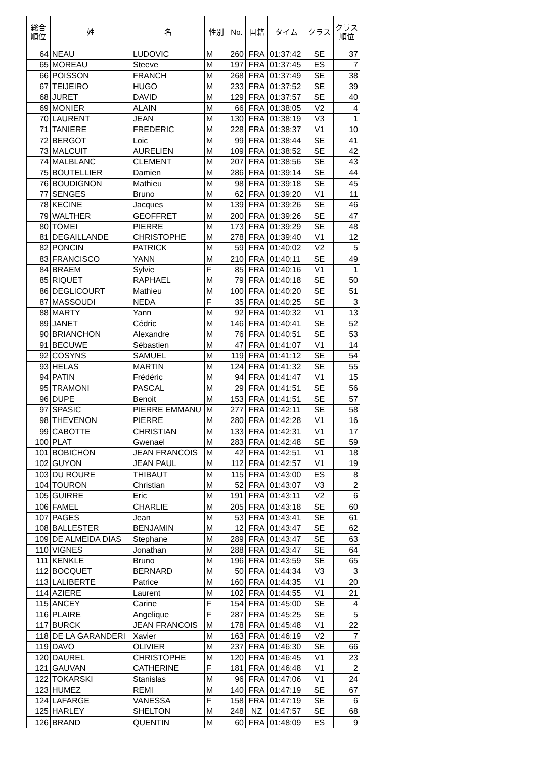| 総合 順位 | 姓 | 名 | 性別 | No. | 国籍 | タイム | クラス | クラス 順位 |
| --- | --- | --- | --- | --- | --- | --- | --- | --- |
| 64 | NEAU | LUDOVIC | M | 260 | FRA | 01:37:42 | SE | 37 |
| 65 | MOREAU | Steeve | M | 197 | FRA | 01:37:45 | ES | 7 |
| 66 | POISSON | FRANCH | M | 268 | FRA | 01:37:49 | SE | 38 |
| 67 | TEIJEIRO | HUGO | M | 233 | FRA | 01:37:52 | SE | 39 |
| 68 | JURET | DAVID | M | 129 | FRA | 01:37:57 | SE | 40 |
| 69 | MONIER | ALAIN | M | 66 | FRA | 01:38:05 | V2 | 4 |
| 70 | LAURENT | JEAN | M | 130 | FRA | 01:38:19 | V3 | 1 |
| 71 | TANIERE | FREDERIC | M | 228 | FRA | 01:38:37 | V1 | 10 |
| 72 | BERGOT | Loic | M | 99 | FRA | 01:38:44 | SE | 41 |
| 73 | MALCUIT | AURELIEN | M | 109 | FRA | 01:38:52 | SE | 42 |
| 74 | MALBLANC | CLEMENT | M | 207 | FRA | 01:38:56 | SE | 43 |
| 75 | BOUTELLIER | Damien | M | 286 | FRA | 01:39:14 | SE | 44 |
| 76 | BOUDIGNON | Mathieu | M | 98 | FRA | 01:39:18 | SE | 45 |
| 77 | SENGES | Bruno | M | 62 | FRA | 01:39:20 | V1 | 11 |
| 78 | KECINE | Jacques | M | 139 | FRA | 01:39:26 | SE | 46 |
| 79 | WALTHER | GEOFFRET | M | 200 | FRA | 01:39:26 | SE | 47 |
| 80 | TOMEI | PIERRE | M | 173 | FRA | 01:39:29 | SE | 48 |
| 81 | DEGAILLANDE | CHRISTOPHE | M | 278 | FRA | 01:39:40 | V1 | 12 |
| 82 | PONCIN | PATRICK | M | 59 | FRA | 01:40:02 | V2 | 5 |
| 83 | FRANCISCO | YANN | M | 210 | FRA | 01:40:11 | SE | 49 |
| 84 | BRAEM | Sylvie | F | 85 | FRA | 01:40:16 | V1 | 1 |
| 85 | RIQUET | RAPHAEL | M | 79 | FRA | 01:40:18 | SE | 50 |
| 86 | DEGLICOURT | Mathieu | M | 100 | FRA | 01:40:20 | SE | 51 |
| 87 | MASSOUDI | NEDA | F | 35 | FRA | 01:40:25 | SE | 3 |
| 88 | MARTY | Yann | M | 92 | FRA | 01:40:32 | V1 | 13 |
| 89 | JANET | Cédric | M | 146 | FRA | 01:40:41 | SE | 52 |
| 90 | BRIANCHON | Alexandre | M | 76 | FRA | 01:40:51 | SE | 53 |
| 91 | BECUWE | Sébastien | M | 47 | FRA | 01:41:07 | V1 | 14 |
| 92 | COSYNS | SAMUEL | M | 119 | FRA | 01:41:12 | SE | 54 |
| 93 | HELAS | MARTIN | M | 124 | FRA | 01:41:32 | SE | 55 |
| 94 | PATIN | Frédéric | M | 94 | FRA | 01:41:47 | V1 | 15 |
| 95 | TRAMONI | PASCAL | M | 29 | FRA | 01:41:51 | SE | 56 |
| 96 | DUPE | Benoit | M | 153 | FRA | 01:41:51 | SE | 57 |
| 97 | SPASIC | PIERRE EMMANU | M | 277 | FRA | 01:42:11 | SE | 58 |
| 98 | THEVENON | PIERRE | M | 280 | FRA | 01:42:28 | V1 | 16 |
| 99 | CABOTTE | CHRISTIAN | M | 133 | FRA | 01:42:31 | V1 | 17 |
| 100 | PLAT | Gwenael | M | 283 | FRA | 01:42:48 | SE | 59 |
| 101 | BOBICHON | JEAN FRANCOIS | M | 42 | FRA | 01:42:51 | V1 | 18 |
| 102 | GUYON | JEAN PAUL | M | 112 | FRA | 01:42:57 | V1 | 19 |
| 103 | DU ROURE | THIBAUT | M | 115 | FRA | 01:43:00 | ES | 8 |
| 104 | TOURON | Christian | M | 52 | FRA | 01:43:07 | V3 | 2 |
| 105 | GUIRRE | Eric | M | 191 | FRA | 01:43:11 | V2 | 6 |
| 106 | FAMEL | CHARLIE | M | 205 | FRA | 01:43:18 | SE | 60 |
| 107 | PAGES | Jean | M | 53 | FRA | 01:43:41 | SE | 61 |
| 108 | BALLESTER | BENJAMIN | M | 12 | FRA | 01:43:47 | SE | 62 |
| 109 | DE ALMEIDA DIAS | Stephane | M | 289 | FRA | 01:43:47 | SE | 63 |
| 110 | VIGNES | Jonathan | M | 288 | FRA | 01:43:47 | SE | 64 |
| 111 | KENKLE | Bruno | M | 196 | FRA | 01:43:59 | SE | 65 |
| 112 | BOCQUET | BERNARD | M | 50 | FRA | 01:44:34 | V3 | 3 |
| 113 | LALIBERTE | Patrice | M | 160 | FRA | 01:44:35 | V1 | 20 |
| 114 | AZIERE | Laurent | M | 102 | FRA | 01:44:55 | V1 | 21 |
| 115 | ANCEY | Carine | F | 154 | FRA | 01:45:00 | SE | 4 |
| 116 | PLAIRE | Angelique | F | 287 | FRA | 01:45:25 | SE | 5 |
| 117 | BURCK | JEAN FRANCOIS | M | 178 | FRA | 01:45:48 | V1 | 22 |
| 118 | DE LA GARANDERI | Xavier | M | 163 | FRA | 01:46:19 | V2 | 7 |
| 119 | DAVO | OLIVIER | M | 237 | FRA | 01:46:30 | SE | 66 |
| 120 | DAUREL | CHRISTOPHE | M | 120 | FRA | 01:46:45 | V1 | 23 |
| 121 | GAUVAN | CATHERINE | F | 181 | FRA | 01:46:48 | V1 | 2 |
| 122 | TOKARSKI | Stanislas | M | 96 | FRA | 01:47:06 | V1 | 24 |
| 123 | HUMEZ | REMI | M | 140 | FRA | 01:47:19 | SE | 67 |
| 124 | LAFARGE | VANESSA | F | 158 | FRA | 01:47:19 | SE | 6 |
| 125 | HARLEY | SHELTON | M | 248 | NZ | 01:47:57 | SE | 68 |
| 126 | BRAND | QUENTIN | M | 60 | FRA | 01:48:09 | ES | 9 |